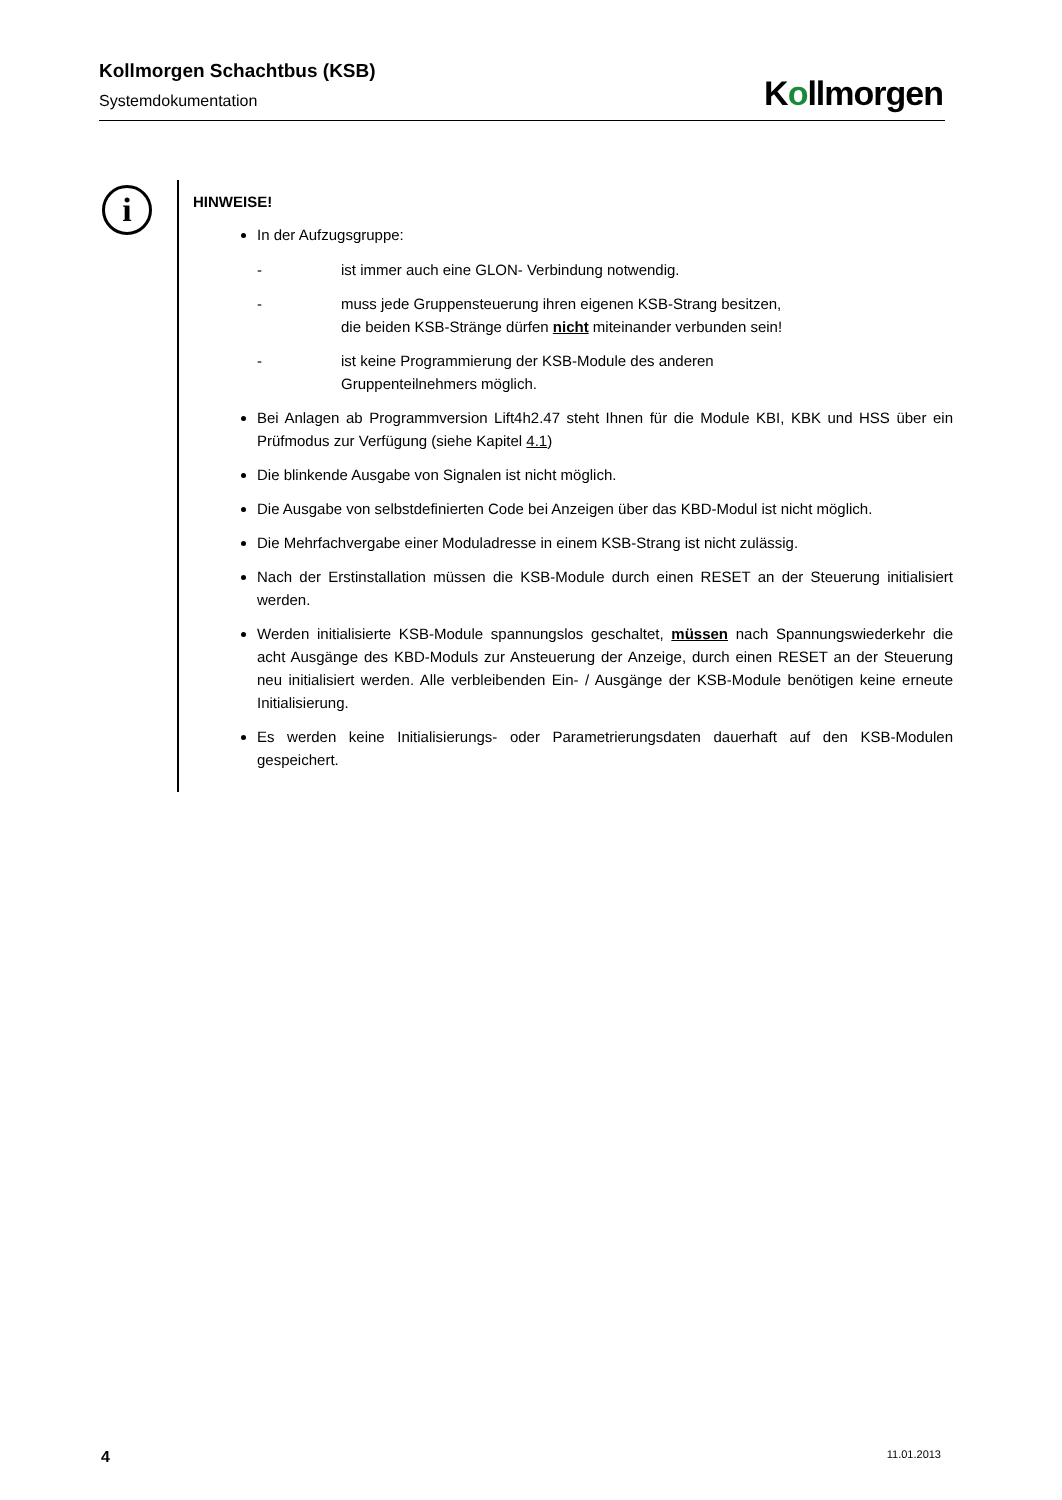Kollmorgen Schachtbus (KSB)
Systemdokumentation
Kollmorgen
i
HINWEISE!
In der Aufzugsgruppe:
- ist immer auch eine GLON- Verbindung notwendig.
- muss jede Gruppensteuerung ihren eigenen KSB-Strang besitzen,
die beiden KSB-Stränge dürfen nicht miteinander verbunden sein!
- ist keine Programmierung der KSB-Module des anderen
Gruppenteilnehmers möglich.
Bei Anlagen ab Programmversion Lift4h2.47 steht Ihnen für die Module KBI, KBK und HSS über ein Prüfmodus zur Verfügung (siehe Kapitel 4.1)
Die blinkende Ausgabe von Signalen ist nicht möglich.
Die Ausgabe von selbstdefinierten Code bei Anzeigen über das KBD-Modul ist nicht möglich.
Die Mehrfachvergabe einer Moduladresse in einem KSB-Strang ist nicht zulässig.
Nach der Erstinstallation müssen die KSB-Module durch einen RESET an der Steuerung initialisiert werden.
Werden initialisierte KSB-Module spannungslos geschaltet, müssen nach Spannungswiederkehr die acht Ausgänge des KBD-Moduls zur Ansteuerung der Anzeige, durch einen RESET an der Steuerung neu initialisiert werden. Alle verbleibenden Ein- / Ausgänge der KSB-Module benötigen keine erneute Initialisierung.
Es werden keine Initialisierungs- oder Parametrierungsdaten dauerhaft auf den KSB-Modulen gespeichert.
4 11.01.2013